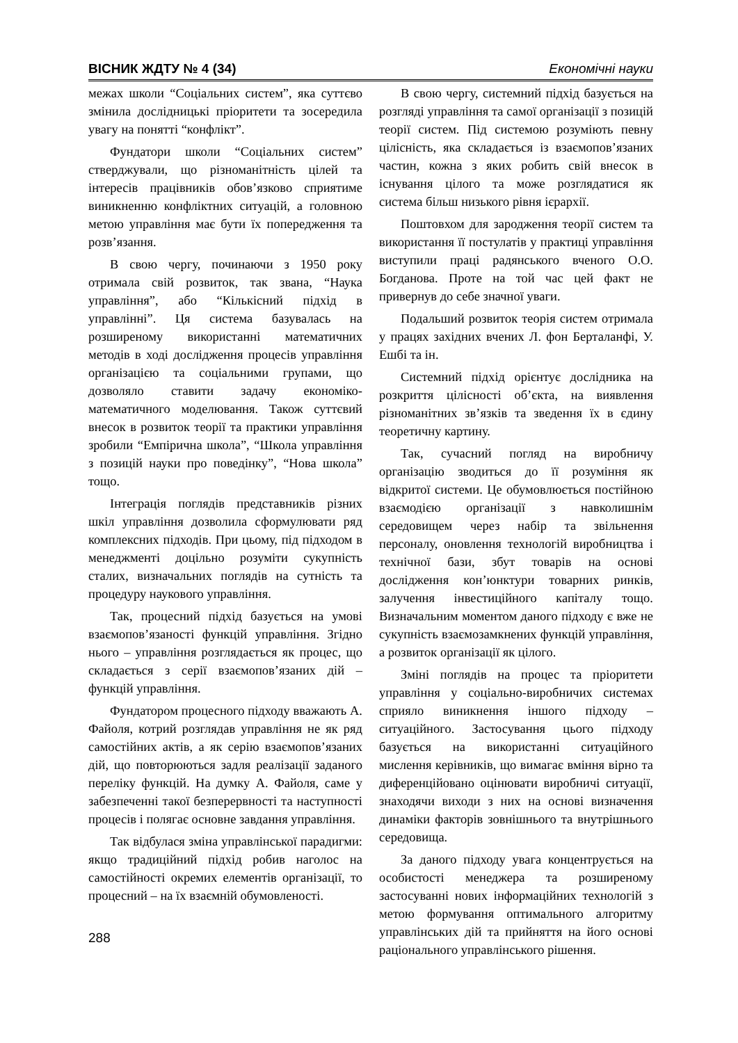ВІСНИК ЖДТУ № 4 (34) Економічні науки
межах школи “Соціальних систем”, яка суттєво змінила дослідницькі пріоритети та зосередила увагу на понятті “конфлікт”.
Фундатори школи “Соціальних систем” стверджували, що різноманітність цілей та інтересів працівників обов’язково сприятиме виникненню конфліктних ситуацій, а головною метою управління має бути їх попередження та розв’язання.
В свою чергу, починаючи з 1950 року отримала свій розвиток, так звана, “Наука управління”, або “Кількісний підхід в управлінні”. Ця система базувалась на розширеному використанні математичних методів в ході дослідження процесів управління організацією та соціальними групами, що дозволяло ставити задачу економіко-математичного моделювання. Також суттєвий внесок в розвиток теорії та практики управління зробили “Емпірична школа”, “Школа управління з позицій науки про поведінку”, “Нова школа” тощо.
Інтеграція поглядів представників різних шкіл управління дозволила сформулювати ряд комплексних підходів. При цьому, під підходом в менеджменті доцільно розуміти сукупність сталих, визначальних поглядів на сутність та процедуру наукового управління.
Так, процесний підхід базується на умові взаємопов’язаності функцій управління. Згідно нього – управління розглядається як процес, що складається з серії взаємопов’язаних дій – функцій управління.
Фундатором процесного підходу вважають А. Файоля, котрий розглядав управління не як ряд самостійних актів, а як серію взаємопов’язаних дій, що повторюються задля реалізації заданого переліку функцій. На думку А. Файоля, саме у забезпеченні такої безперервності та наступності процесів і полягає основне завдання управління.
Так відбулася зміна управлінської парадигми: якщо традиційний підхід робив наголос на самостійності окремих елементів організації, то процесний – на їх взаємній обумовленості.
В свою чергу, системний підхід базується на розгляді управління та самої організації з позицій теорії систем. Під системою розуміють певну цілісність, яка складається із взаємопов’язаних частин, кожна з яких робить свій внесок в існування цілого та може розглядатися як система більш низького рівня ієрархії.
Поштовхом для зародження теорії систем та використання її постулатів у практиці управління виступили праці радянського вченого О.О. Богданова. Проте на той час цей факт не привернув до себе значної уваги.
Подальший розвиток теорія систем отримала у працях західних вчених Л. фон Берталанфі, У. Ешбі та ін.
Системний підхід орієнтує дослідника на розкриття цілісності об’єкта, на виявлення різноманітних зв’язків та зведення їх в єдину теоретичну картину.
Так, сучасний погляд на виробничу організацію зводиться до її розуміння як відкритої системи. Це обумовлюється постійною взаємодією організації з навколишнім середовищем через набір та звільнення персоналу, оновлення технологій виробництва і технічної бази, збут товарів на основі дослідження кон’юнктури товарних ринків, залучення інвестиційного капіталу тощо. Визначальним моментом даного підходу є вже не сукупність взаємозамкнених функцій управління, а розвиток організації як цілого.
Зміні поглядів на процес та пріоритети управління у соціально-виробничих системах сприяло виникнення іншого підходу – ситуаційного. Застосування цього підходу базується на використанні ситуаційного мислення керівників, що вимагає вміння вірно та диференційовано оцінювати виробничі ситуації, знаходячи виходи з них на основі визначення динаміки факторів зовнішнього та внутрішнього середовища.
За даного підходу увага концентрується на особистості менеджера та розширеному застосуванні нових інформаційних технологій з метою формування оптимального алгоритму управлінських дій та прийняття на його основі раціонального управлінського рішення.
288